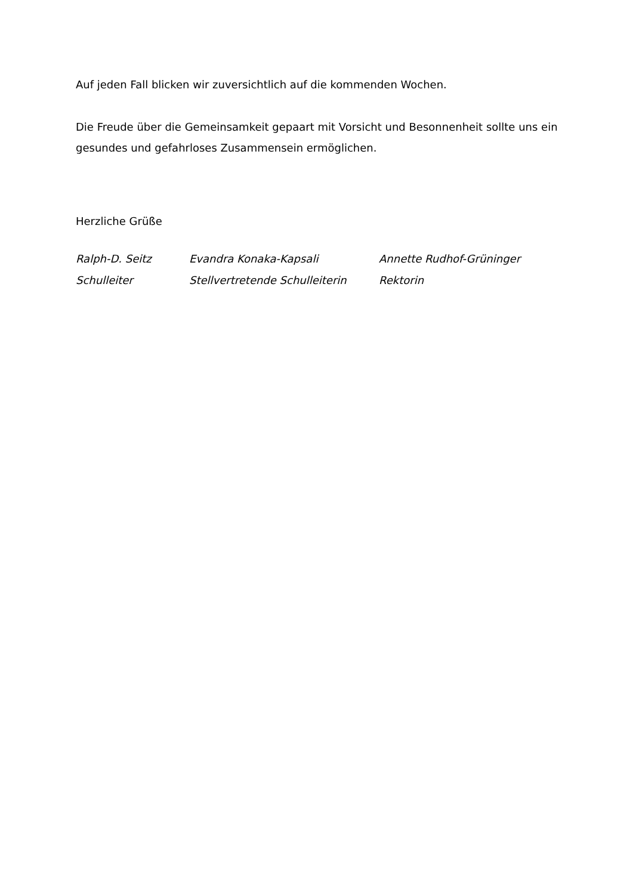Auf jeden Fall blicken wir zuversichtlich auf die kommenden Wochen.
Die Freude über die Gemeinsamkeit gepaart mit Vorsicht und Besonnenheit sollte uns ein gesundes und gefahrloses Zusammensein ermöglichen.
Herzliche Grüße
Ralph-D. Seitz
Evandra Konaka-Kapsali
Annette Rudhof-Grüninger
Schulleiter
Stellvertretende Schulleiterin
Rektorin